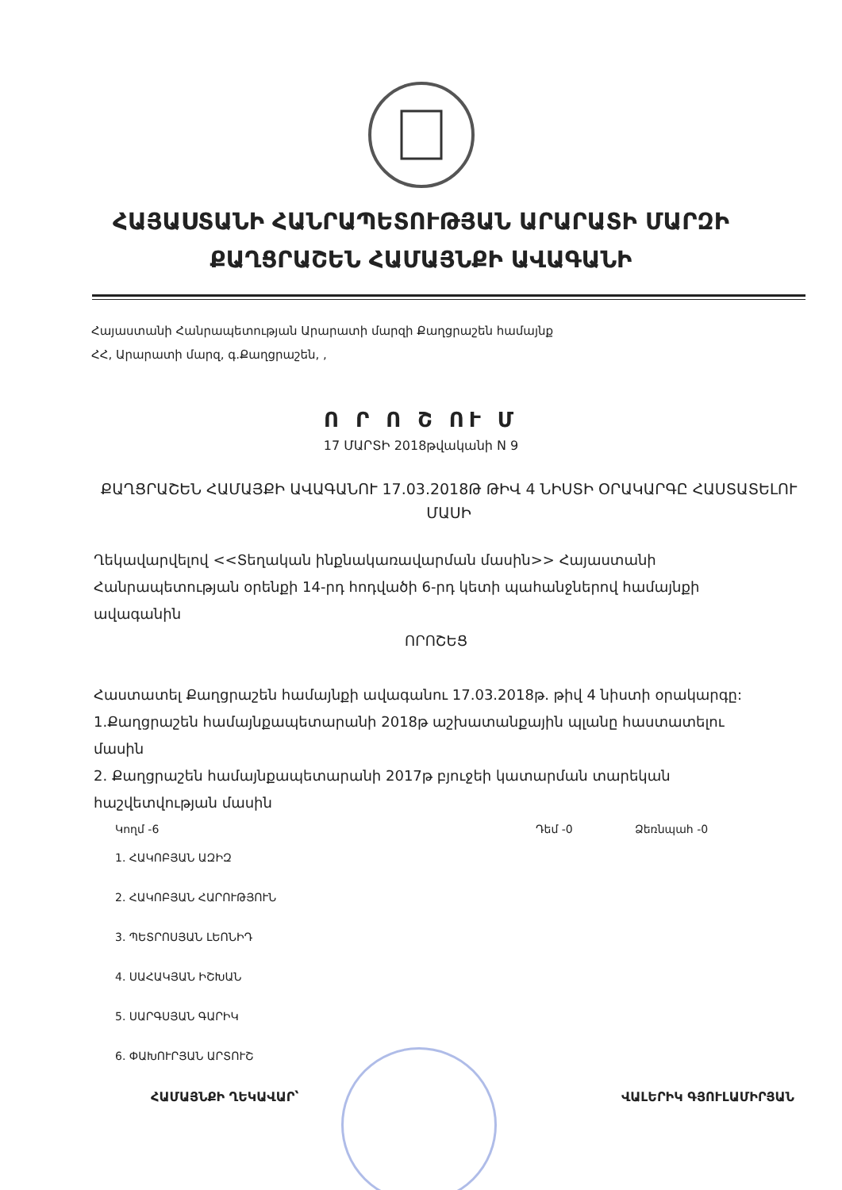ՀԱՅԱՍՏԱՆԻ ՀԱՆՐԱՊԵՏՈՒԹՅԱՆ ԱՐԱՐԱՏԻ ՄԱՐԶԻ
ՔԱՂՑՐԱՇԵՆ ՀԱՄԱՅՆՔԻ ԱՎԱԳԱՆԻ
Հայաստանի Հանրապետության Արարատի մարզի Քաղցրաշեն համայնք
ՀՀ, Արարատի մարզ, գ.Քաղցրաշեն, ,
Ո Ր Ո Շ ՈՒ Մ
17 ՄԱՐՏԻ 2018թվականի N 9
ՔԱՂՑՐԱՇԵՆ ՀԱՄԱՅՔԻ ԱՎԱԳԱՆՈՒ 17.03.2018Թ ԹԻՎ 4 ՆԻՍՏԻ ՕՐԱԿԱՐԳԸ ՀԱՍՏԱՏԵԼՈՒ ՄԱՍԻ
Ղեկավարվելով <<Տեղական ինքնակառավարման մասին>> Հայաստանի Հանրապետության օրենքի 14-րդ հոդվածի 6-րդ կետի պահանջներով համայնքի ավագանին
ՈՐՈՇԵՑ
Հաստատել Քաղցրաշեն համայնքի ավագանու 17.03.2018թ. թիվ 4 նիստի օրակարգը:
1.Քաղցրաշեն համայնքապետարանի 2018թ աշխատանքային պլանը հաստատելու մասին
2. Քաղցրաշեն համայնքապետարանի 2017թ բյուջեի կատարման տարեկան հաշվետվության մասին
Կողմ -6 Դեմ -0 Ձեռնպահ -0
1. ՀԱԿՈԲՅԱՆ ԱԶԻԶ
2. ՀԱԿՈԲՅԱՆ ՀԱՐՈՒԹՅՈՒՆ
3. ՊԵՏՐՈՍՅԱՆ ԼԵՈՆԻԴ
4. ՍԱՀԱԿՅԱՆ ԻՇԽԱՆ
5. ՍԱՐԳՍՅԱՆ ԳԱՐԻԿ
6. ՓԱԽՈՒՐՅԱՆ ԱՐՏՈՒՇ
ՀԱՄԱՅՆՔԻ ՂԵԿԱՎԱՐ՝ ՎԱԼԵՐԻԿ ԳՅՈՒԼԱՄԻՐՅԱՆ